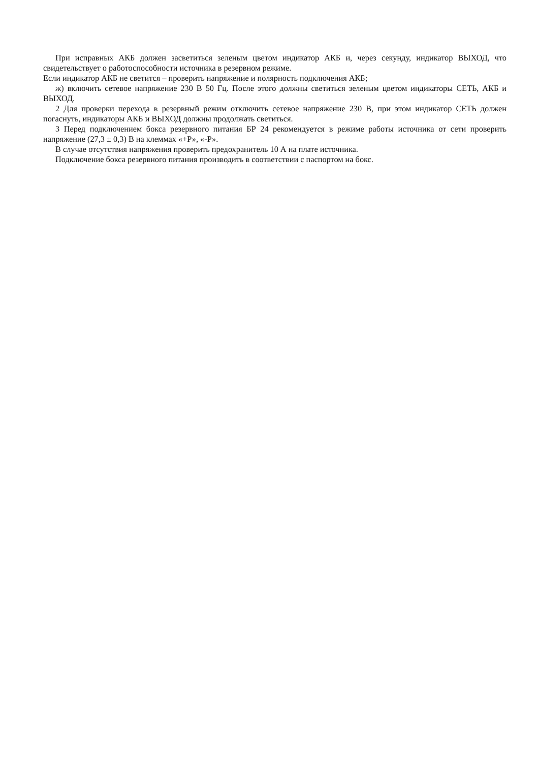При исправных АКБ должен засветиться зеленым цветом индикатор АКБ и, через секунду, индикатор ВЫХОД, что свидетельствует о работоспособности источника в резервном режиме.
Если индикатор АКБ не светится – проверить напряжение и полярность подключения АКБ;
ж) включить сетевое напряжение 230 В 50 Гц. После этого должны светиться зеленым цветом индикаторы СЕТЬ, АКБ и ВЫХОД.
2 Для проверки перехода в резервный режим отключить сетевое напряжение 230 В, при этом индикатор СЕТЬ должен погаснуть, индикаторы АКБ и ВЫХОД должны продолжать светиться.
3 Перед подключением бокса резервного питания БР 24 рекомендуется в режиме работы источника от сети проверить напряжение (27,3 ± 0,3) В на клеммах «+Р», «-Р».
В случае отсутствия напряжения проверить предохранитель 10 А на плате источника.
Подключение бокса резервного питания производить в соответствии с паспортом на бокс.